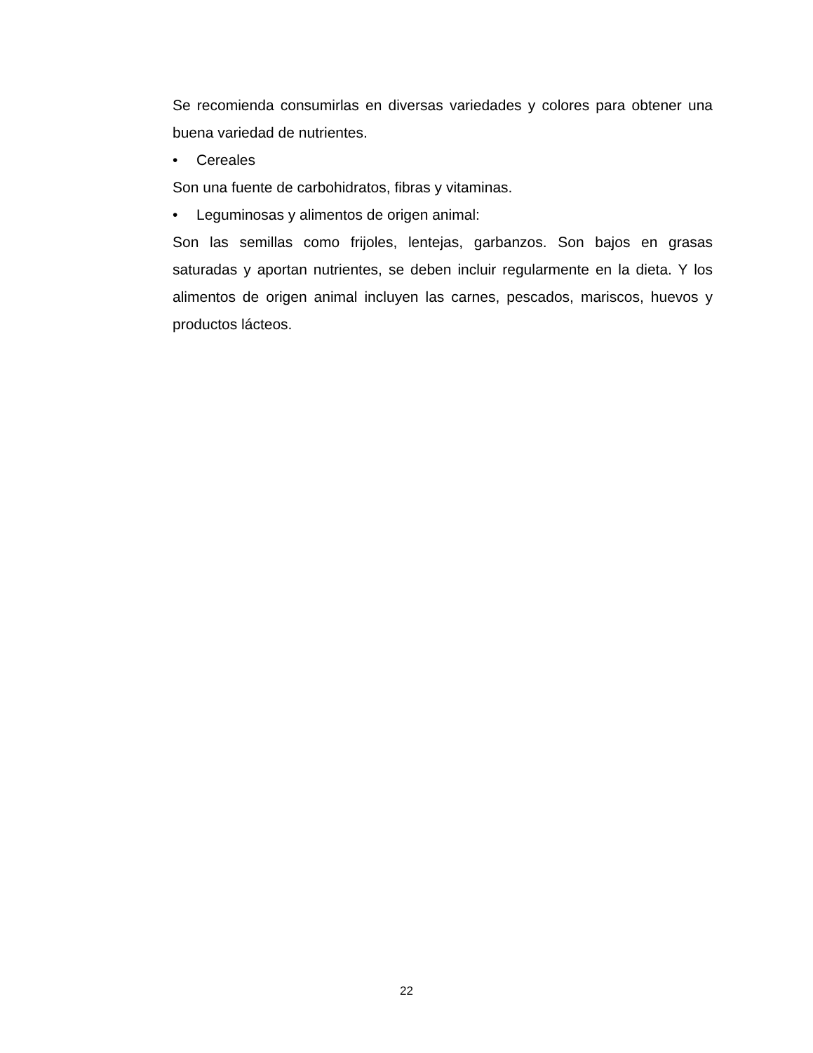Se recomienda consumirlas en diversas variedades y colores para obtener una buena variedad de nutrientes.
• Cereales
Son una fuente de carbohidratos, fibras y vitaminas.
• Leguminosas y alimentos de origen animal:
Son las semillas como frijoles, lentejas, garbanzos. Son bajos en grasas saturadas y aportan nutrientes, se deben incluir regularmente en la dieta. Y los alimentos de origen animal incluyen las carnes, pescados, mariscos, huevos y productos lácteos.
22